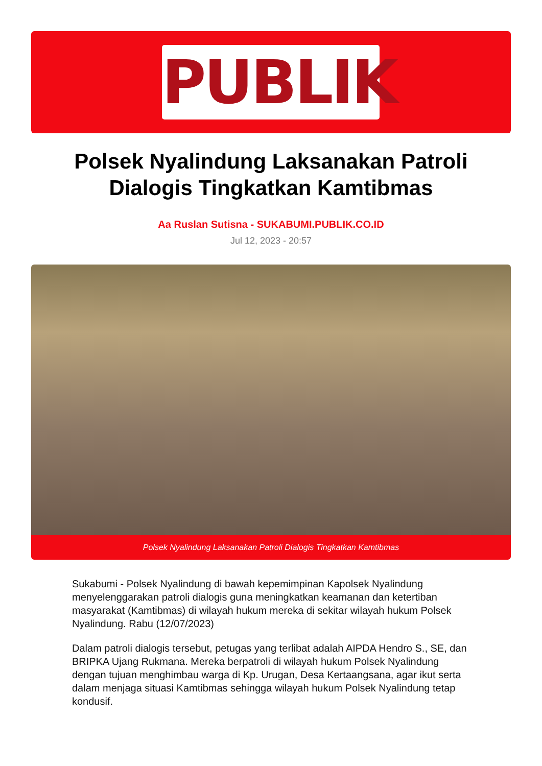PUBLIK
Polsek Nyalindung Laksanakan Patroli Dialogis Tingkatkan Kamtibmas
Aa Ruslan Sutisna - SUKABUMI.PUBLIK.CO.ID
Jul 12, 2023 - 20:57
Polsek Nyalindung Laksanakan Patroli Dialogis Tingkatkan Kamtibmas
Sukabumi - Polsek Nyalindung di bawah kepemimpinan Kapolsek Nyalindung menyelenggarakan patroli dialogis guna meningkatkan keamanan dan ketertiban masyarakat (Kamtibmas) di wilayah hukum mereka di sekitar wilayah hukum Polsek Nyalindung. Rabu (12/07/2023)
Dalam patroli dialogis tersebut, petugas yang terlibat adalah AIPDA Hendro S., SE, dan BRIPKA Ujang Rukmana. Mereka berpatroli di wilayah hukum Polsek Nyalindung dengan tujuan menghimbau warga di Kp. Urugan, Desa Kertaangsana, agar ikut serta dalam menjaga situasi Kamtibmas sehingga wilayah hukum Polsek Nyalindung tetap kondusif.